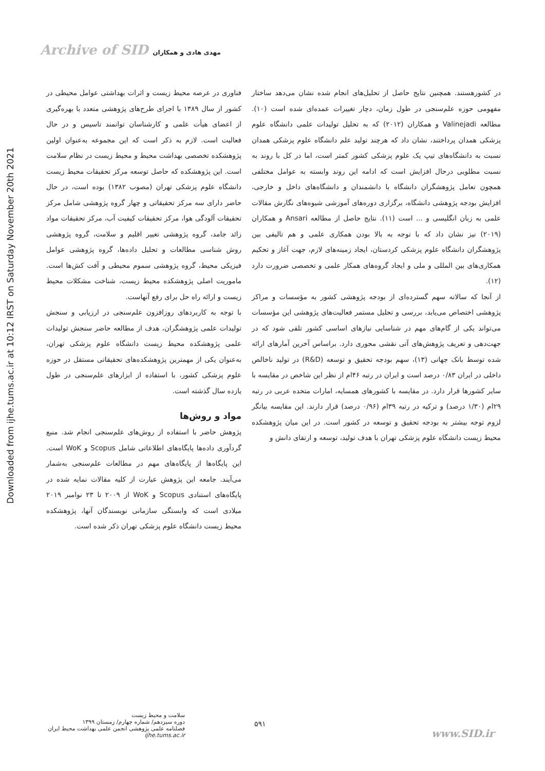Archive of SID مهدی هادی و همکاران
Downloaded from ijhe.tums.ac.ir at 10:12 IRST on Saturday November 20th 2021
در کشورهستند. همچنین نتایج حاصل از تحلیل‌های انجام شده نشان می‌دهد ساختار مفهومی حوزه علم‌سنجی در طول زمان، دچار تغییرات عمده‌ای شده است (۱۰). مطالعه Valinejadi و همکاران (۲۰۱۲) که به تحلیل تولیدات علمی دانشگاه علوم پزشکی همدان پرداختند، نشان داد که هرچند تولید علم دانشگاه علوم پزشکی همدان نسبت به دانشگاه‌های تیپ یک علوم پزشکی کشور کمتر است، اما در کل با روند به نسبت مطلوبی درحال افزایش است که ادامه این روند وابسته به عوامل مختلفی همچون تعامل پژوهشگران دانشگاه با دانشمندان و دانشگاه‌های داخل و خارجی، افزایش بودجه پژوهشی دانشگاه، برگزاری دوره‌های آموزشی شیوه‌های نگارش مقالات علمی به زبان انگلیسی و ... است (۱۱). نتایج حاصل از مطالعه Ansari و همکاران (۲۰۱۹) نیز نشان داد که با توجه به بالا بودن همکاری علمی و هم تالیفی بین پژوهشگران دانشگاه علوم پزشکی کردستان، ایجاد زمینه‌های لازم، جهت آغاز و تحکیم همکاری‌های بین المللی و ملی و ایجاد گروه‌های همکار علمی و تخصصی ضرورت دارد (۱۲).
از آنجا که سالانه سهم گسترده‌ای از بودجه پژوهشی کشور به مؤسسات و مراکز پژوهشی اختصاص می‌یابد، بررسی و تحلیل مستمر فعالیت‌های پژوهشی این مؤسسات می‌تواند یکی از گام‌های مهم در شناسایی نیازهای اساسی کشور تلقی شود که در جهت‌دهی و تعریف پژوهش‌های آتی نقشی محوری دارد. براساس آخرین آمارهای ارائه شده توسط بانک جهانی (۱۳)، سهم بودجه تحقیق و توسعه (R&D) در تولید ناخالص داخلی در ایران ۰/۸۳ درصد است و ایران در رتبه ۴۶ام از نظر این شاخص در مقایسه با سایر کشورها قرار دارد. در مقایسه با کشورهای همسایه، امارات متحده عربی در رتبه ۲۹ام (۱/۳۰ درصد) و ترکیه در رتبه ۳۹ام (۰/۹۶ درصد) قرار دارند. این مقایسه بیانگر لزوم توجه بیشتر به بودجه تحقیق و توسعه در کشور است. در این میان پژوهشکده محیط زیست دانشگاه علوم پزشکی تهران با هدف تولید، توسعه و ارتقای دانش و
فناوری در عرصه محیط زیست و اثرات بهداشتی عوامل محیطی در کشور از سال ۱۳۸۹ با اجرای طرح‌های پژوهشی متعدد با بهره‌گیری از اعضای هیأت علمی و کارشناسان توانمند تاسیس و در حال فعالیت است. لازم به ذکر است که این مجموعه به‌عنوان اولین پژوهشکده تخصصی بهداشت محیط و محیط زیست در نظام سلامت است. این پژوهشکده که حاصل توسعه مرکز تحقیقات محیط زیست دانشگاه علوم پزشکی تهران (مصوب ۱۳۸۲) بوده است، در حال حاضر دارای سه مرکز تحقیقاتی و چهار گروه پژوهشی شامل مرکز تحقیقات آلودگی هوا، مرکز تحقیقات کیفیت آب، مرکز تحقیقات مواد زائد جامد، گروه پژوهشی تغییر اقلیم و سلامت، گروه پژوهشی روش شناسی مطالعات و تحلیل داده‌ها، گروه پژوهشی عوامل فیزیکی محیط، گروه پژوهشی سموم محیطی و آفت کش‌ها است. ماموریت اصلی پژوهشکده محیط زیست، شناخت مشکلات محیط زیست و ارائه راه حل برای رفع آنهاست.
با توجه به کاربردهای روزافزون علم‌سنجی در ارزیابی و سنجش تولیدات علمی پژوهشگران، هدف از مطالعه حاضر سنجش تولیدات علمی پژوهشکده محیط زیست دانشگاه علوم پزشکی تهران، به‌عنوان یکی از مهمترین پژوهشکده‌های تحقیقاتی مستقل در حوزه علوم پزشکی کشور، با استفاده از ابزارهای علم‌سنجی در طول یازده سال گذشته است.
مواد و روش‌ها
پژوهش حاضر با استفاده از روش‌های علم‌سنجی انجام شد. منبع گردآوری داده‌ها پایگاه‌های اطلاعاتی شامل Scopus و WoK است. این پایگاه‌ها از پایگاه‌های مهم در مطالعات علم‌سنجی به‌شمار می‌آیند. جامعه این پژوهش عبارت از کلیه مقالات نمایه شده در پایگاه‌های استنادی Scopus و WoK از ۲۰۰۹ تا ۲۳ نوامبر ۲۰۱۹ میلادی است که وابستگی سازمانی نویسندگان آنها، پژوهشکده محیط زیست دانشگاه علوم پزشکی تهران ذکر شده است.
سلامت و محیط زیست
دوره سیزدهم/ شماره چهارم/ زمستان ۱۳۹۹
فصلنامه علمی پژوهشی انجمن علمی بهداشت محیط ایران
ijhe.tums.ac.ir
۵۹۱
www.SID.ir